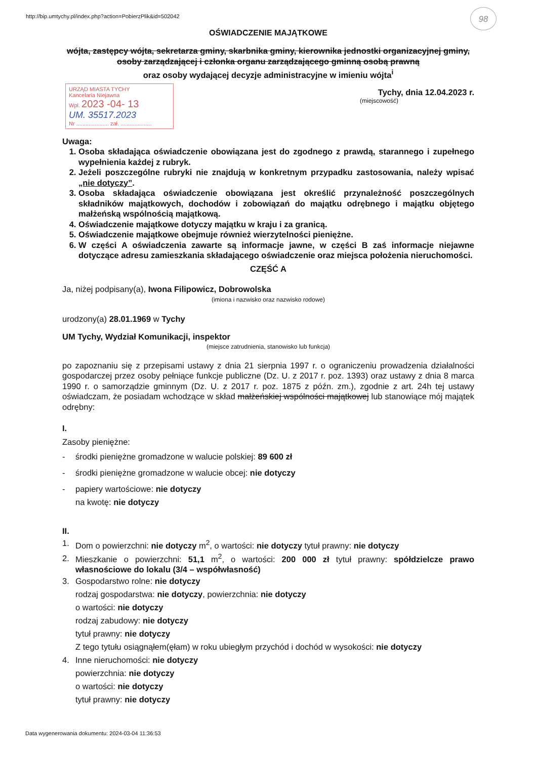98
http://bip.umtychy.pl/index.php?action=PobierzPlik&id=502042
OŚWIADCZENIE MAJĄTKOWE
wójta, zastępcy wójta, sekretarza gminy, skarbnika gminy, kierownika jednostki organizacyjnej gminy, osoby zarządzającej i członka organu zarządzającego gminną osobą prawną
oraz osoby wydającej decyzje administracyjne w imieniu wójta<sup>i</sup>
URZĄD MIASTA TYCHY
Kancelaria Niejawna
Wpl. 2023 -04- 13
UM. 35517.2023
Nr ..................... zał. ....................
Tychy, dnia 12.04.2023 r.
(miejscowość)
Uwaga:
1. Osoba składająca oświadczenie obowiązana jest do zgodnego z prawdą, starannego i zupełnego wypełnienia każdej z rubryk.
2. Jeżeli poszczególne rubryki nie znajdują w konkretnym przypadku zastosowania, należy wpisać „nie dotyczy”.
3. Osoba składająca oświadczenie obowiązana jest określić przynależność poszczególnych składników majątkowych, dochodów i zobowiązań do majątku odrębnego i majątku objętego małżeńską wspólnością majątkową.
4. Oświadczenie majątkowe dotyczy majątku w kraju i za granicą.
5. Oświadczenie majątkowe obejmuje również wierzytelności pieniężne.
6. W części A oświadczenia zawarte są informacje jawne, w części B zaś informacje niejawne dotyczące adresu zamieszkania składającego oświadczenie oraz miejsca położenia nieruchomości.
CZĘŚĆ A
Ja, niżej podpisany(a), Iwona Filipowicz, Dobrowolska
(imiona i nazwisko oraz nazwisko rodowe)
urodzony(a) 28.01.1969 w Tychy
UM Tychy, Wydział Komunikacji, inspektor
(miejsce zatrudnienia, stanowisko lub funkcja)
po zapoznaniu się z przepisami ustawy z dnia 21 sierpnia 1997 r. o ograniczeniu prowadzenia działalności gospodarczej przez osoby pełniące funkcje publiczne (Dz. U. z 2017 r. poz. 1393) oraz ustawy z dnia 8 marca 1990 r. o samorządzie gminnym (Dz. U. z 2017 r. poz. 1875 z późn. zm.), zgodnie z art. 24h tej ustawy oświadczam, że posiadam wchodzące w skład małżeńskiej wspólności majątkowej lub stanowiące mój majątek odrębny:
I.
Zasoby pieniężne:
- środki pieniężne gromadzone w walucie polskiej: 89 600 zł
- środki pieniężne gromadzone w walucie obcej: nie dotyczy
- papiery wartościowe: nie dotyczy
na kwotę: nie dotyczy
II.
1. Dom o powierzchni: nie dotyczy m<sup>2</sup>, o wartości: nie dotyczy tytuł prawny: nie dotyczy
2. Mieszkanie o powierzchni: 51,1 m<sup>2</sup>, o wartości: 200 000 zł tytuł prawny: spółdzielcze prawo własnościowe do lokalu (3/4 – współwłasność)
3. Gospodarstwo rolne: nie dotyczy
rodzaj gospodarstwa: nie dotyczy, powierzchnia: nie dotyczy
o wartości: nie dotyczy
rodzaj zabudowy: nie dotyczy
tytuł prawny: nie dotyczy
Z tego tytułu osiągnąłem(ęłam) w roku ubiegłym przychód i dochód w wysokości: nie dotyczy
4. Inne nieruchomości: nie dotyczy
powierzchnia: nie dotyczy
o wartości: nie dotyczy
tytuł prawny: nie dotyczy
Data wygenerowania dokumentu: 2024-03-04 11:36:53